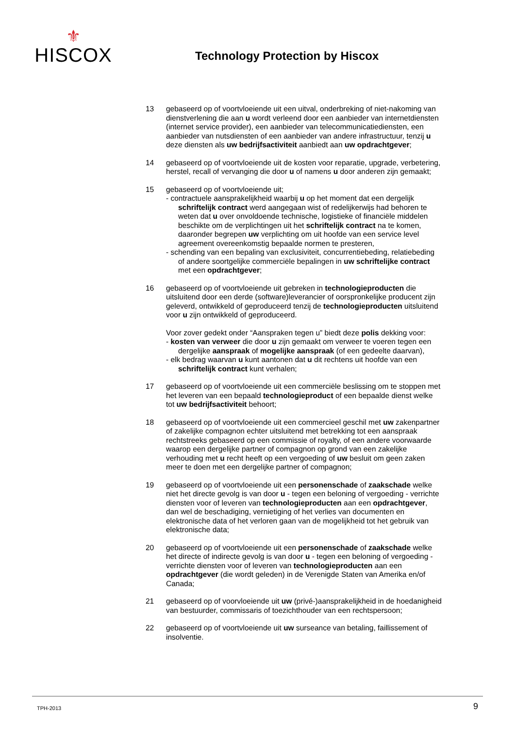⚜
HISCOX
Technology Protection by Hiscox
13 gebaseerd op of voortvloeiende uit een uitval, onderbreking of niet-nakoming van dienstverlening die aan u wordt verleend door een aanbieder van internetdiensten (internet service provider), een aanbieder van telecommunicatiediensten, een aanbieder van nutsdiensten of een aanbieder van andere infrastructuur, tenzij u deze diensten als uw bedrijfsactiviteit aanbiedt aan uw opdrachtgever;
14 gebaseerd op of voortvloeiende uit de kosten voor reparatie, upgrade, verbetering, herstel, recall of vervanging die door u of namens u door anderen zijn gemaakt;
15 gebaseerd op of voortvloeiende uit;
- contractuele aansprakelijkheid waarbij u op het moment dat een dergelijk schriftelijk contract werd aangegaan wist of redelijkerwijs had behoren te weten dat u over onvoldoende technische, logistieke of financiële middelen beschikte om de verplichtingen uit het schriftelijk contract na te komen, daaronder begrepen uw verplichting om uit hoofde van een service level agreement overeenkomstig bepaalde normen te presteren,
- schending van een bepaling van exclusiviteit, concurrentiebeding, relatiebeding of andere soortgelijke commerciële bepalingen in uw schriftelijke contract met een opdrachtgever;
16 gebaseerd op of voortvloeiende uit gebreken in technologieproducten die uitsluitend door een derde (software)leverancier of oorspronkelijke producent zijn geleverd, ontwikkeld of geproduceerd tenzij de technologieproducten uitsluitend voor u zijn ontwikkeld of geproduceerd.
Voor zover gedekt onder “Aanspraken tegen u” biedt deze polis dekking voor:
- kosten van verweer die door u zijn gemaakt om verweer te voeren tegen een dergelijke aanspraak of mogelijke aanspraak (of een gedeelte daarvan),
- elk bedrag waarvan u kunt aantonen dat u dit rechtens uit hoofde van een schriftelijk contract kunt verhalen;
17 gebaseerd op of voortvloeiende uit een commerciële beslissing om te stoppen met het leveren van een bepaald technologieproduct of een bepaalde dienst welke tot uw bedrijfsactiviteit behoort;
18 gebaseerd op of voortvloeiende uit een commercieel geschil met uw zakenpartner of zakelijke compagnon echter uitsluitend met betrekking tot een aanspraak rechtstreeks gebaseerd op een commissie of royalty, of een andere voorwaarde waarop een dergelijke partner of compagnon op grond van een zakelijke verhouding met u recht heeft op een vergoeding of uw besluit om geen zaken meer te doen met een dergelijke partner of compagnon;
19 gebaseerd op of voortvloeiende uit een personenschade of zaakschade welke niet het directe gevolg is van door u - tegen een beloning of vergoeding - verrichte diensten voor of leveren van technologieproducten aan een opdrachtgever, dan wel de beschadiging, vernietiging of het verlies van documenten en elektronische data of het verloren gaan van de mogelijkheid tot het gebruik van elektronische data;
20 gebaseerd op of voortvloeiende uit een personenschade of zaakschade welke het directe of indirecte gevolg is van door u - tegen een beloning of vergoeding - verrichte diensten voor of leveren van technologieproducten aan een opdrachtgever (die wordt geleden) in de Verenigde Staten van Amerika en/of Canada;
21 gebaseerd op of voorvloeiende uit uw (privé-)aansprakelijkheid in de hoedanigheid van bestuurder, commissaris of toezichthouder van een rechtspersoon;
22 gebaseerd op of voortvloeiende uit uw surseance van betaling, faillissement of insolventie.
TPH-2013 9